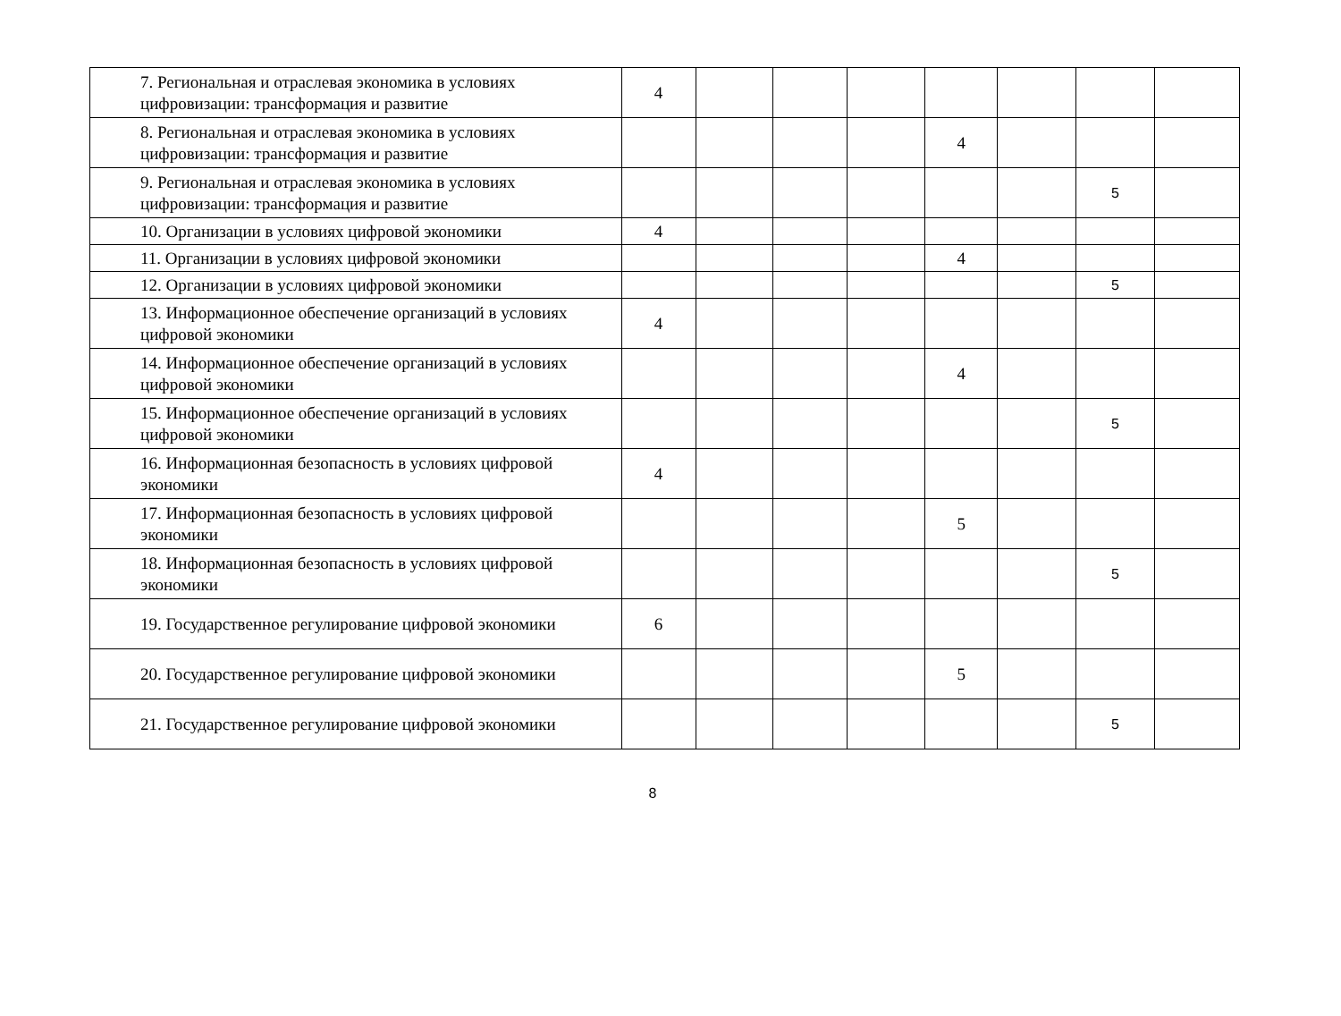| 7. Региональная и отраслевая экономика в условиях цифровизации: трансформация и развитие | 4 | | | | | | | |
| 8. Региональная и отраслевая экономика в условиях цифровизации: трансформация и развитие | | | | | 4 | | | |
| 9. Региональная и отраслевая экономика в условиях цифровизации: трансформация и развитие | | | | | | | 5 | |
| 10. Организации в условиях цифровой экономики | 4 | | | | | | | |
| 11. Организации в условиях цифровой экономики | | | | | 4 | | | |
| 12. Организации в условиях цифровой экономики | | | | | | | 5 | |
| 13. Информационное обеспечение организаций в условиях цифровой экономики | 4 | | | | | | | |
| 14. Информационное обеспечение организаций в условиях цифровой экономики | | | | | 4 | | | |
| 15. Информационное обеспечение организаций в условиях цифровой экономики | | | | | | | 5 | |
| 16. Информационная безопасность в условиях цифровой экономики | 4 | | | | | | | |
| 17. Информационная безопасность в условиях цифровой экономики | | | | | 5 | | | |
| 18. Информационная безопасность в условиях цифровой экономики | | | | | | | 5 | |
| 19. Государственное регулирование цифровой экономики | 6 | | | | | | | |
| 20. Государственное регулирование цифровой экономики | | | | | 5 | | | |
| 21. Государственное регулирование цифровой экономики | | | | | | | 5 | |
8